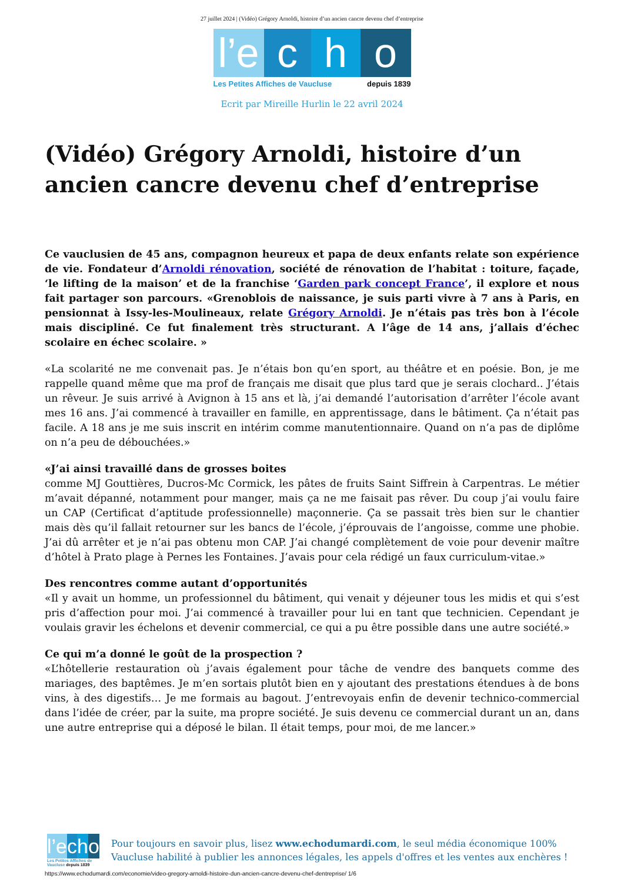27 juillet 2024 | (Vidéo) Grégory Arnoldi, histoire d’un ancien cancre devenu chef d’entreprise
l’e
c h o
Les Petites Affiches de Vaucluse depuis 1839
Ecrit par Mireille Hurlin le 22 avril 2024
(Vidéo) Grégory Arnoldi, histoire d’un ancien cancre devenu chef d’entreprise
Ce vauclusien de 45 ans, compagnon heureux et papa de deux enfants relate son expérience de vie. Fondateur d’Arnoldi rénovation, société de rénovation de l’habitat : toiture, façade, ‘le lifting de la maison’ et de la franchise ‘Garden park concept France’, il explore et nous fait partager son parcours. «Grenoblois de naissance, je suis parti vivre à 7 ans à Paris, en pensionnat à Issy-les-Moulineaux, relate Grégory Arnoldi. Je n’étais pas très bon à l’école mais discipliné. Ce fut finalement très structurant. A l’âge de 14 ans, j’allais d’échec scolaire en échec scolaire. »
«La scolarité ne me convenait pas. Je n’étais bon qu’en sport, au théâtre et en poésie. Bon, je me rappelle quand même que ma prof de français me disait que plus tard que je serais clochard.. J’étais un rêveur. Je suis arrivé à Avignon à 15 ans et là, j’ai demandé l’autorisation d’arrêter l’école avant mes 16 ans. J’ai commencé à travailler en famille, en apprentissage, dans le bâtiment. Ça n’était pas facile. A 18 ans je me suis inscrit en intérim comme manutentionnaire. Quand on n’a pas de diplôme on n’a peu de débouchées.»
«J’ai ainsi travaillé dans de grosses boites
comme MJ Gouttières, Ducros-Mc Cormick, les pâtes de fruits Saint Siffrein à Carpentras. Le métier m’avait dépanné, notamment pour manger, mais ça ne me faisait pas rêver. Du coup j’ai voulu faire un CAP (Certificat d’aptitude professionnelle) maçonnerie. Ça se passait très bien sur le chantier mais dès qu’il fallait retourner sur les bancs de l’école, j’éprouvais de l’angoisse, comme une phobie. J’ai dû arrêter et je n’ai pas obtenu mon CAP. J’ai changé complètement de voie pour devenir maître d’hôtel à Prato plage à Pernes les Fontaines. J’avais pour cela rédigé un faux curriculum-vitae.»
Des rencontres comme autant d’opportunités
«Il y avait un homme, un professionnel du bâtiment, qui venait y déjeuner tous les midis et qui s’est pris d’affection pour moi. J’ai commencé à travailler pour lui en tant que technicien. Cependant je voulais gravir les échelons et devenir commercial, ce qui a pu être possible dans une autre société.»
Ce qui m’a donné le goût de la prospection ?
«L’hôtellerie restauration où j’avais également pour tâche de vendre des banquets comme des mariages, des baptêmes. Je m’en sortais plutôt bien en y ajoutant des prestations étendues à de bons vins, à des digestifs… Je me formais au bagout. J’entrevoyais enfin de devenir technico-commercial dans l’idée de créer, par la suite, ma propre société. Je suis devenu ce commercial durant un an, dans une autre entreprise qui a déposé le bilan. Il était temps, pour moi, de me lancer.»
l’e c h o
Les Petites Affiches de Vaucluse depuis 1839
Pour toujours en savoir plus, lisez www.echodumardi.com, le seul média économique 100% Vaucluse habilité à publier les annonces légales, les appels d'offres et les ventes aux enchères !
https://www.echodumardi.com/economie/video-gregory-arnoldi-histoire-dun-ancien-cancre-devenu-chef-dentreprise/ 1/6